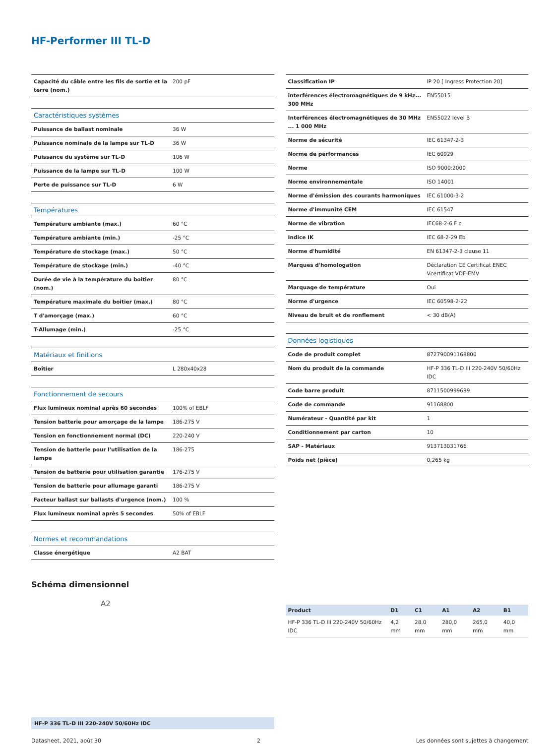HF-Performer III TL-D
| Capacité du câble entre les fils de sortie et la terre (nom.) | 200 pF |
| Caractéristiques systèmes | |
| Puissance de ballast nominale | 36 W |
| Puissance nominale de la lampe sur TL-D | 36 W |
| Puissance du système sur TL-D | 106 W |
| Puissance de la lampe sur TL-D | 100 W |
| Perte de puissance sur TL-D | 6 W |
| Températures | |
| Température ambiante (max.) | 60 °C |
| Température ambiante (min.) | -25 °C |
| Température de stockage (max.) | 50 °C |
| Température de stockage (min.) | -40 °C |
| Durée de vie à la température du boitier (nom.) | 80 °C |
| Température maximale du boitier (max.) | 80 °C |
| T d'amorçage (max.) | 60 °C |
| T-Allumage (min.) | -25 °C |
| Matériaux et finitions | |
| Boîtier | L 280x40x28 |
| Fonctionnement de secours | |
| Flux lumineux nominal après 60 secondes | 100% of EBLF |
| Tension batterie pour amorçage de la lampe | 186-275 V |
| Tension en fonctionnement normal (DC) | 220-240 V |
| Tension de batterie pour l'utilisation de la lampe | 186-275 |
| Tension de batterie pour utilisation garantie | 176-275 V |
| Tension de batterie pour allumage garanti | 186-275 V |
| Facteur ballast sur ballasts d'urgence (nom.) | 100 % |
| Flux lumineux nominal après 5 secondes | 50% of EBLF |
| Normes et recommandations | |
| Classe énergétique | A2 BAT |
| Classification IP | IP 20 [ Ingress Protection 20] |
| interférences électromagnétiques de 9 kHz... 300 MHz | EN55015 |
| Interférences électromagnétiques de 30 MHz ... 1 000 MHz | EN55022 level B |
| Norme de sécurité | IEC 61347-2-3 |
| Norme de performances | IEC 60929 |
| Norme | ISO 9000:2000 |
| Norme environnementale | ISO 14001 |
| Norme d'émission des courants harmoniques | IEC 61000-3-2 |
| Norme d'immunité CEM | IEC 61547 |
| Norme de vibration | IEC68-2-6 F c |
| Indice IK | IEC 68-2-29 Eb |
| Norme d'humidité | EN 61347-2-3 clause 11 |
| Marques d'homologation | Déclaration CE Certificat ENEC Vcertificat VDE-EMV |
| Marquage de température | Oui |
| Norme d'urgence | IEC 60598-2-22 |
| Niveau de bruit et de ronflement | < 30 dB(A) |
| Données logistiques | |
| Code de produit complet | 872790091168800 |
| Nom du produit de la commande | HF-P 336 TL-D III 220-240V 50/60Hz IDC |
| Code barre produit | 8711500999689 |
| Code de commande | 91168800 |
| Numérateur - Quantité par kit | 1 |
| Conditionnement par carton | 10 |
| SAP - Matériaux | 913713031766 |
| Poids net (pièce) | 0,265 kg |
Schéma dimensionnel
A2
HF-P 336 TL-D III 220-240V 50/60Hz IDC
| Product | D1 | C1 | A1 | A2 | B1 |
| --- | --- | --- | --- | --- | --- |
| HF-P 336 TL-D III 220-240V 50/60Hz IDC | 4,2 mm | 28,0 mm | 280,0 mm | 265,0 mm | 40,0 mm |
Datasheet, 2021, août 30 2 Les données sont sujettes à changement